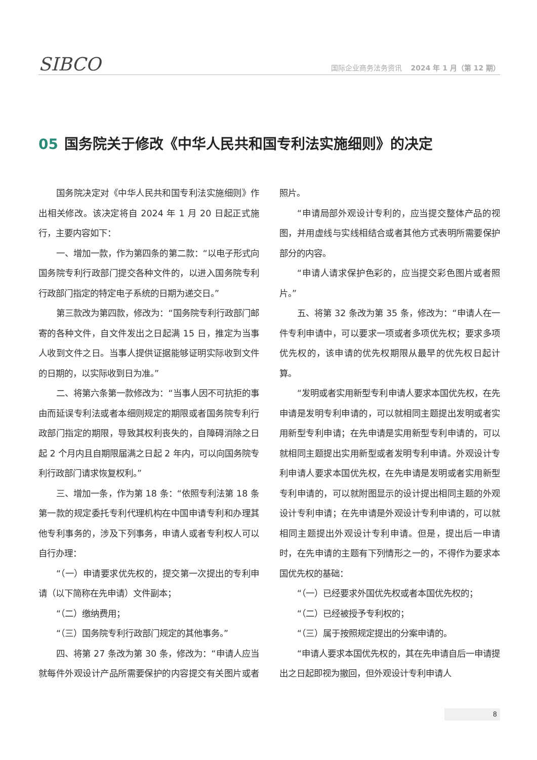SIBCO
国际企业商务法务资讯 2024 年 1 月（第 12 期）
05 国务院关于修改《中华人民共和国专利法实施细则》的决定
国务院决定对《中华人民共和国专利法实施细则》作出相关修改。该决定将自 2024 年 1 月 20 日起正式施行，主要内容如下：
一、增加一款，作为第四条的第二款：“以电子形式向国务院专利行政部门提交各种文件的，以进入国务院专利行政部门指定的特定电子系统的日期为递交日。”
第三款改为第四款，修改为：“国务院专利行政部门邮寄的各种文件，自文件发出之日起满 15 日，推定为当事人收到文件之日。当事人提供证据能够证明实际收到文件的日期的，以实际收到日为准。”
二、将第六条第一款修改为：“当事人因不可抗拒的事由而延误专利法或者本细则规定的期限或者国务院专利行政部门指定的期限，导致其权利丧失的，自障碍消除之日起 2 个月内且自期限届满之日起 2 年内，可以向国务院专利行政部门请求恢复权利。”
三、增加一条，作为第 18 条：“依照专利法第 18 条第一款的规定委托专利代理机构在中国申请专利和办理其他专利事务的，涉及下列事务，申请人或者专利权人可以自行办理：
“（一）申请要求优先权的，提交第一次提出的专利申请（以下简称在先申请）文件副本；
“（二）缴纳费用；
“（三）国务院专利行政部门规定的其他事务。”
四、将第 27 条改为第 30 条，修改为：“申请人应当就每件外观设计产品所需要保护的内容提交有关图片或者照片。
“申请局部外观设计专利的，应当提交整体产品的视图，并用虚线与实线相结合或者其他方式表明所需要保护部分的内容。
“申请人请求保护色彩的，应当提交彩色图片或者照片。”
五、将第 32 条改为第 35 条，修改为：“申请人在一件专利申请中，可以要求一项或者多项优先权；要求多项优先权的，该申请的优先权期限从最早的优先权日起计算。
“发明或者实用新型专利申请人要求本国优先权，在先申请是发明专利申请的，可以就相同主题提出发明或者实用新型专利申请；在先申请是实用新型专利申请的，可以就相同主题提出实用新型或者发明专利申请。外观设计专利申请人要求本国优先权，在先申请是发明或者实用新型专利申请的，可以就附图显示的设计提出相同主题的外观设计专利申请；在先申请是外观设计专利申请的，可以就相同主题提出外观设计专利申请。但是，提出后一申请时，在先申请的主题有下列情形之一的，不得作为要求本国优先权的基础：
“（一）已经要求外国优先权或者本国优先权的；
“（二）已经被授予专利权的；
“（三）属于按照规定提出的分案申请的。
“申请人要求本国优先权的，其在先申请自后一申请提出之日起即视为撤回，但外观设计专利申请人
8